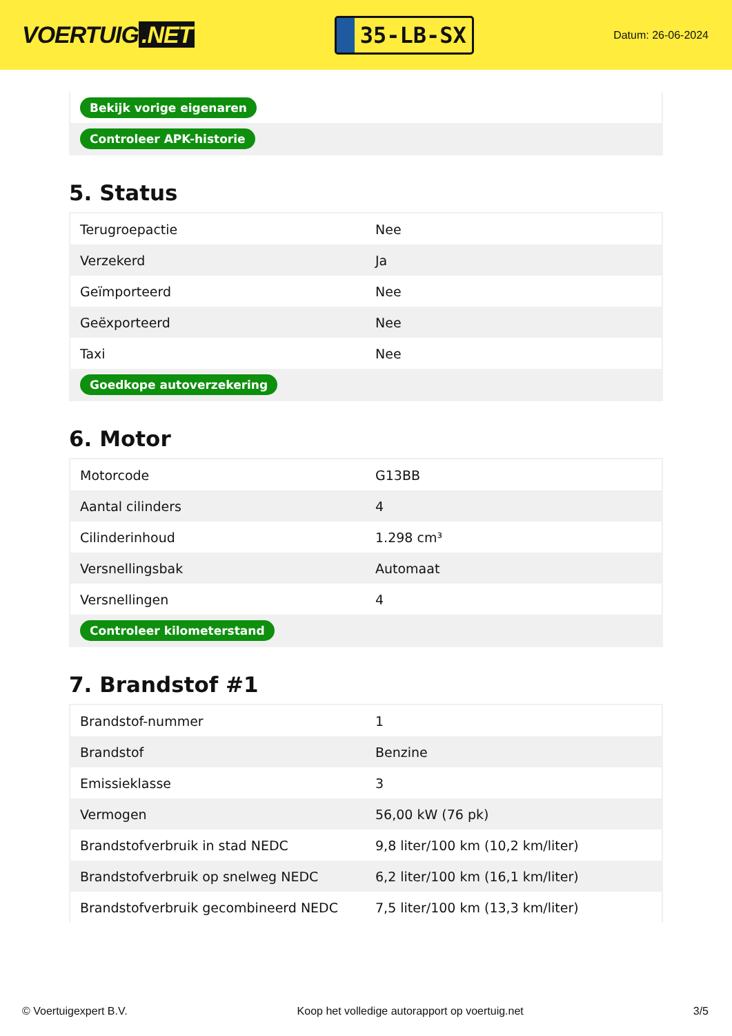VOERTUIG.NET
35-LB-SX
Datum: 26-06-2024
| Bekijk vorige eigenaren | |
| Controleer APK-historie | |
5. Status
| Terugroepactie | Nee |
| Verzekerd | Ja |
| Geïmporteerd | Nee |
| Geëxporteerd | Nee |
| Taxi | Nee |
| Goedkope autoverzekering | |
6. Motor
| Motorcode | G13BB |
| Aantal cilinders | 4 |
| Cilinderinhoud | 1.298 cm³ |
| Versnellingsbak | Automaat |
| Versnellingen | 4 |
| Controleer kilometerstand | |
7. Brandstof #1
| Brandstof-nummer | 1 |
| Brandstof | Benzine |
| Emissieklasse | 3 |
| Vermogen | 56,00 kW (76 pk) |
| Brandstofverbruik in stad NEDC | 9,8 liter/100 km (10,2 km/liter) |
| Brandstofverbruik op snelweg NEDC | 6,2 liter/100 km (16,1 km/liter) |
| Brandstofverbruik gecombineerd NEDC | 7,5 liter/100 km (13,3 km/liter) |
© Voertuigexpert B.V. Koop het volledige autorapport op voertuig.net 3/5